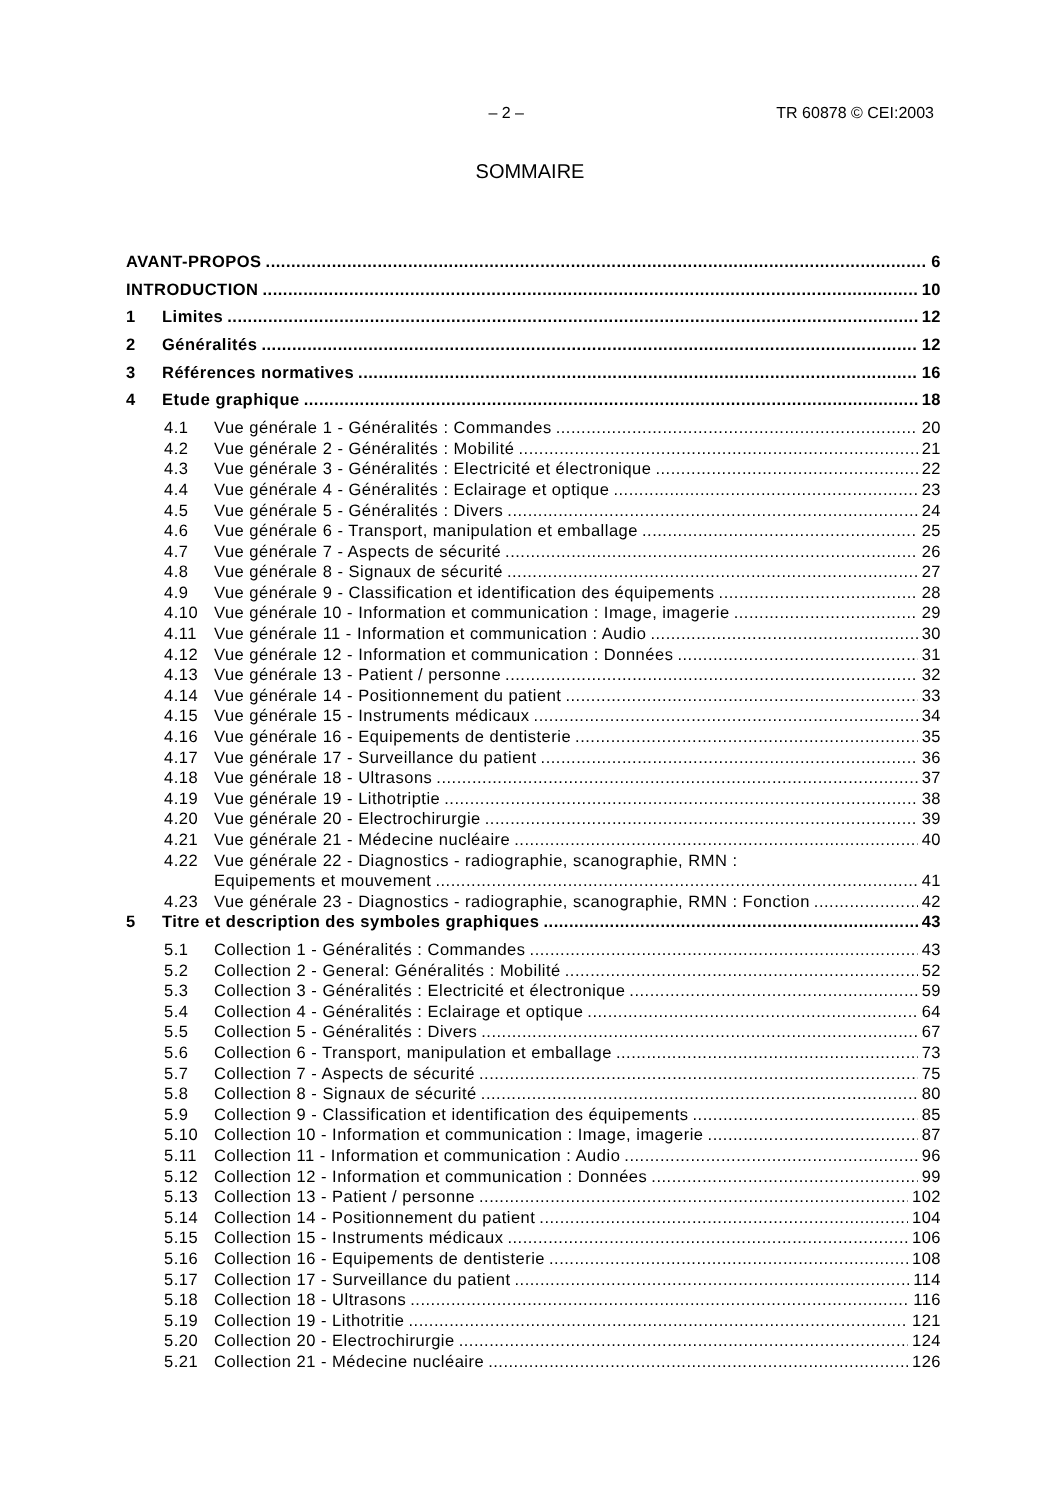– 2 – TR 60878 © CEI:2003
SOMMAIRE
AVANT-PROPOS 6
INTRODUCTION 10
1 Limites 12
2 Généralités 12
3 Références normatives 16
4 Etude graphique 18
4.1 Vue générale 1 - Généralités : Commandes 20
4.2 Vue générale 2 - Généralités : Mobilité 21
4.3 Vue générale 3 - Généralités : Electricité et électronique 22
4.4 Vue générale 4 - Généralités : Eclairage et optique 23
4.5 Vue générale 5 - Généralités : Divers 24
4.6 Vue générale 6 - Transport, manipulation et emballage 25
4.7 Vue générale 7 - Aspects de sécurité 26
4.8 Vue générale 8 - Signaux de sécurité 27
4.9 Vue générale 9 - Classification et identification des équipements 28
4.10 Vue générale 10 - Information et communication : Image, imagerie 29
4.11 Vue générale 11 - Information et communication : Audio 30
4.12 Vue générale 12 - Information et communication : Données 31
4.13 Vue générale 13 - Patient / personne 32
4.14 Vue générale 14 - Positionnement du patient 33
4.15 Vue générale 15 - Instruments médicaux 34
4.16 Vue générale 16 - Equipements de dentisterie 35
4.17 Vue générale 17 - Surveillance du patient 36
4.18 Vue générale 18 - Ultrasons 37
4.19 Vue générale 19 - Lithotriptie 38
4.20 Vue générale 20 - Electrochirurgie 39
4.21 Vue générale 21 - Médecine nucléaire 40
4.22 Vue générale 22 - Diagnostics - radiographie, scanographie, RMN :
Equipements et mouvement 41
4.23 Vue générale 23 - Diagnostics - radiographie, scanographie, RMN : Fonction 42
5 Titre et description des symboles graphiques 43
5.1 Collection 1 - Généralités : Commandes 43
5.2 Collection 2 - General: Généralités : Mobilité 52
5.3 Collection 3 - Généralités : Electricité et électronique 59
5.4 Collection 4 - Généralités : Eclairage et optique 64
5.5 Collection 5 - Généralités : Divers 67
5.6 Collection 6 - Transport, manipulation et emballage 73
5.7 Collection 7 - Aspects de sécurité 75
5.8 Collection 8 - Signaux de sécurité 80
5.9 Collection 9 - Classification et identification des équipements 85
5.10 Collection 10 - Information et communication : Image, imagerie 87
5.11 Collection 11 - Information et communication : Audio 96
5.12 Collection 12 - Information et communication : Données 99
5.13 Collection 13 - Patient / personne 102
5.14 Collection 14 - Positionnement du patient 104
5.15 Collection 15 - Instruments médicaux 106
5.16 Collection 16 - Equipements de dentisterie 108
5.17 Collection 17 - Surveillance du patient 114
5.18 Collection 18 - Ultrasons 116
5.19 Collection 19 - Lithotritie 121
5.20 Collection 20 - Electrochirurgie 124
5.21 Collection 21 - Médecine nucléaire 126